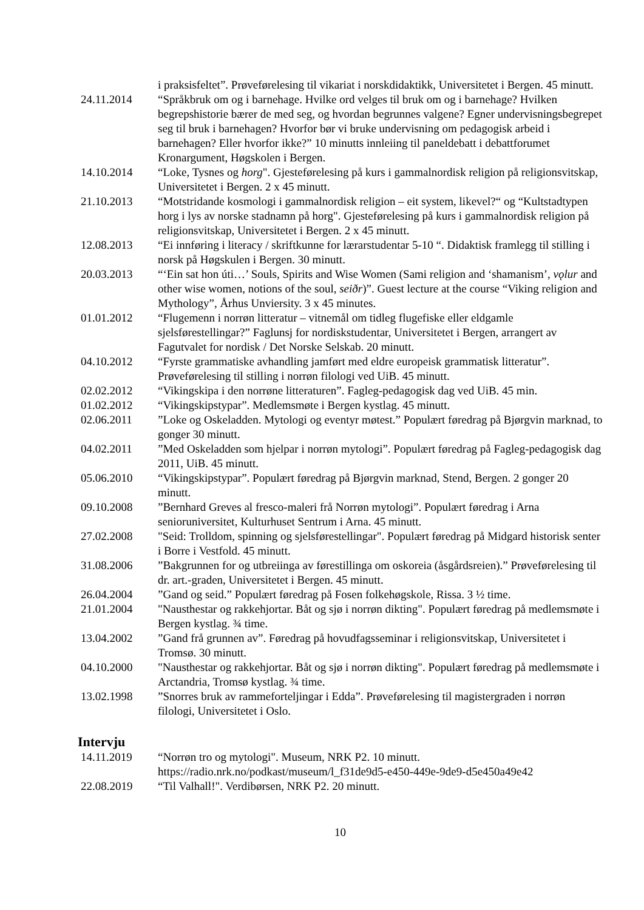i praksisfeltet”. Prøveførelesing til vikariat i norskdidaktikk, Universitetet i Bergen. 45 minutt.
24.11.2014 “Språkbruk om og i barnehage. Hvilke ord velges til bruk om og i barnehage? Hvilken begrepshistorie bærer de med seg, og hvordan begrunnes valgene? Egner undervisningsbegrepet seg til bruk i barnehagen? Hvorfor bør vi bruke undervisning om pedagogisk arbeid i barnehagen? Eller hvorfor ikke?” 10 minutts innleiing til paneldebatt i debattforumet Kronargument, Høgskolen i Bergen.
14.10.2014 “Loke, Tysnes og horg". Gjesteførelesing på kurs i gammalnordisk religion på religionsvitskap, Universitetet i Bergen. 2 x 45 minutt.
21.10.2013 “Motstridande kosmologi i gammalnordisk religion – eit system, likevel?“ og “Kultstadtypen horg i lys av norske stadnamn på horg". Gjesteførelesing på kurs i gammalnordisk religion på religionsvitskap, Universitetet i Bergen. 2 x 45 minutt.
12.08.2013 “Ei innføring i literacy / skriftkunne for lærarstudentar 5-10 “. Didaktisk framlegg til stilling i norsk på Høgskulen i Bergen. 30 minutt.
20.03.2013 “‘Ein sat hon úti…’ Souls, Spirits and Wise Women (Sami religion and ‘shamanism’, vǫlur and other wise women, notions of the soul, seiðr)”. Guest lecture at the course “Viking religion and Mythology”, Århus Unviersity. 3 x 45 minutes.
01.01.2012 “Flugemenn i norrøn litteratur – vitnemål om tidleg flugefiske eller eldgamle sjelsførestellingar?” Faglunsj for nordiskstudentar, Universitetet i Bergen, arrangert av Fagutvalet for nordisk / Det Norske Selskab. 20 minutt.
04.10.2012 “Fyrste grammatiske avhandling jamført med eldre europeisk grammatisk litteratur”. Prøveførelesing til stilling i norrøn filologi ved UiB. 45 minutt.
02.02.2012 “Vikingskipa i den norrøne litteraturen”. Fagleg-pedagogisk dag ved UiB. 45 min.
01.02.2012 “Vikingskipstypar”. Medlemsmøte i Bergen kystlag. 45 minutt.
02.06.2011 ”Loke og Oskeladden. Mytologi og eventyr møtest.” Populært føredrag på Bjørgvin marknad, to gonger 30 minutt.
04.02.2011 ”Med Oskeladden som hjelpar i norrøn mytologi”. Populært føredrag på Fagleg-pedagogisk dag 2011, UiB. 45 minutt.
05.06.2010 “Vikingskipstypar”. Populært føredrag på Bjørgvin marknad, Stend, Bergen. 2 gonger 20 minutt.
09.10.2008 ”Bernhard Greves al fresco-maleri frå Norrøn mytologi”. Populært føredrag i Arna senioruniversitet, Kulturhuset Sentrum i Arna. 45 minutt.
27.02.2008 "Seid: Trolldom, spinning og sjelsførestellingar". Populært føredrag på Midgard historisk senter i Borre i Vestfold. 45 minutt.
31.08.2006 ”Bakgrunnen for og utbreiinga av førestillinga om oskoreia (åsgårdsreien).” Prøveførelesing til dr. art.-graden, Universitetet i Bergen. 45 minutt.
26.04.2004 ”Gand og seid.” Populært føredrag på Fosen folkehøgskole, Rissa. 3 ½ time.
21.01.2004 "Nausthestar og rakkehjortar. Båt og sjø i norrøn dikting". Populært føredrag på medlemsmøte i Bergen kystlag. ¾ time.
13.04.2002 ”Gand frå grunnen av”. Føredrag på hovudfagsseminar i religionsvitskap, Universitetet i Tromsø. 30 minutt.
04.10.2000 "Nausthestar og rakkehjortar. Båt og sjø i norrøn dikting". Populært føredrag på medlemsmøte i Arctandria, Tromsø kystlag. ¾ time.
13.02.1998 ”Snorres bruk av rammeforteljingar i Edda”. Prøveførelesing til magistergraden i norrøn filologi, Universitetet i Oslo.
Intervju
14.11.2019 “Norrøn tro og mytologi". Museum, NRK P2. 10 minutt. https://radio.nrk.no/podkast/museum/l_f31de9d5-e450-449e-9de9-d5e450a49e42
22.08.2019 “Til Valhall!". Verdibørsen, NRK P2. 20 minutt.
10